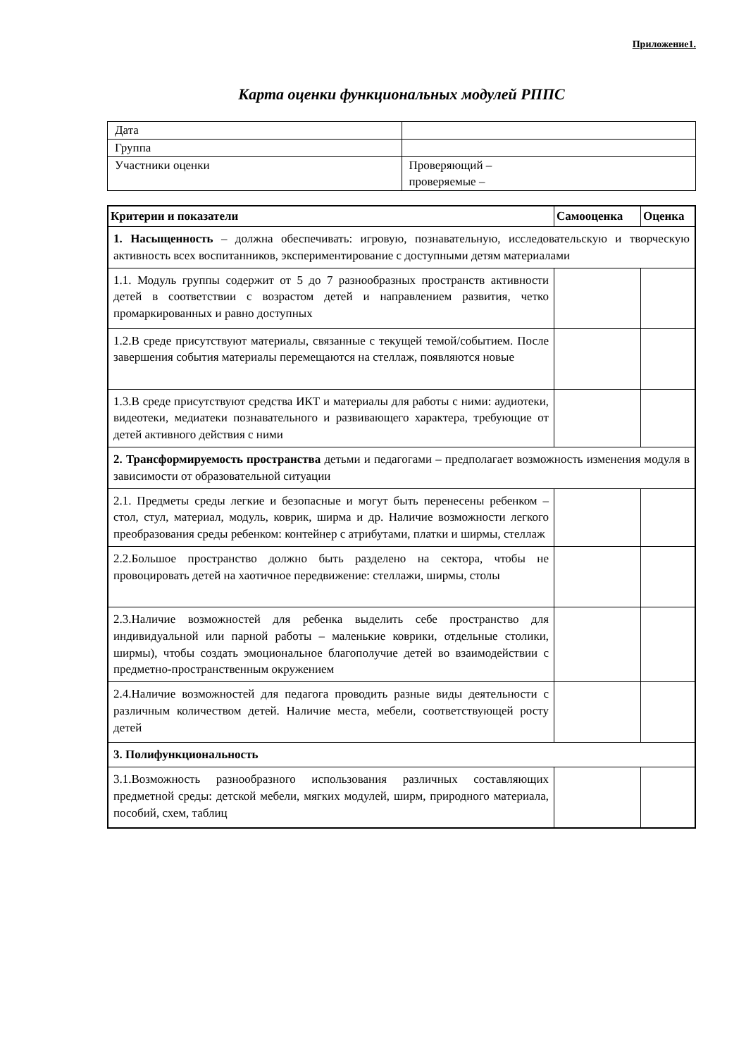Приложение1.
Карта оценки функциональных модулей РППС
| Дата | |
| Группа | |
| Участники оценки | Проверяющий – проверяемые – |
| Критерии и показатели | Самооценка | Оценка |
| --- | --- | --- |
| 1. Насыщенность – должна обеспечивать: игровую, познавательную, исследовательскую и творческую активность всех воспитанников, экспериментирование с доступными детям материалами | | |
| 1.1. Модуль группы содержит от 5 до 7 разнообразных пространств активности детей в соответствии с возрастом детей и направлением развития, четко промаркированных и равно доступных | | |
| 1.2.В среде присутствуют материалы, связанные с текущей темой/событием. После завершения события материалы перемещаются на стеллаж, появляются новые | | |
| 1.3.В среде присутствуют средства ИКТ и материалы для работы с ними: аудиотеки, видеотеки, медиатеки познавательного и развивающего характера, требующие от детей активного действия с ними | | |
| 2. Трансформируемость пространства детьми и педагогами – предполагает возможность изменения модуля в зависимости от образовательной ситуации | | |
| 2.1. Предметы среды легкие и безопасные и могут быть перенесены ребенком – стол, стул, материал, модуль, коврик, ширма и др. Наличие возможности легкого преобразования среды ребенком: контейнер с атрибутами, платки и ширмы, стеллаж | | |
| 2.2.Большое пространство должно быть разделено на сектора, чтобы не провоцировать детей на хаотичное передвижение: стеллажи, ширмы, столы | | |
| 2.3.Наличие возможностей для ребенка выделить себе пространство для индивидуальной или парной работы – маленькие коврики, отдельные столики, ширмы), чтобы создать эмоциональное благополучие детей во взаимодействии с предметно-пространственным окружением | | |
| 2.4.Наличие возможностей для педагога проводить разные виды деятельности с различным количеством детей. Наличие места, мебели, соответствующей росту детей | | |
| 3. Полифункциональность | | |
| 3.1.Возможность разнообразного использования различных составляющих предметной среды: детской мебели, мягких модулей, ширм, природного материала, пособий, схем, таблиц | | |